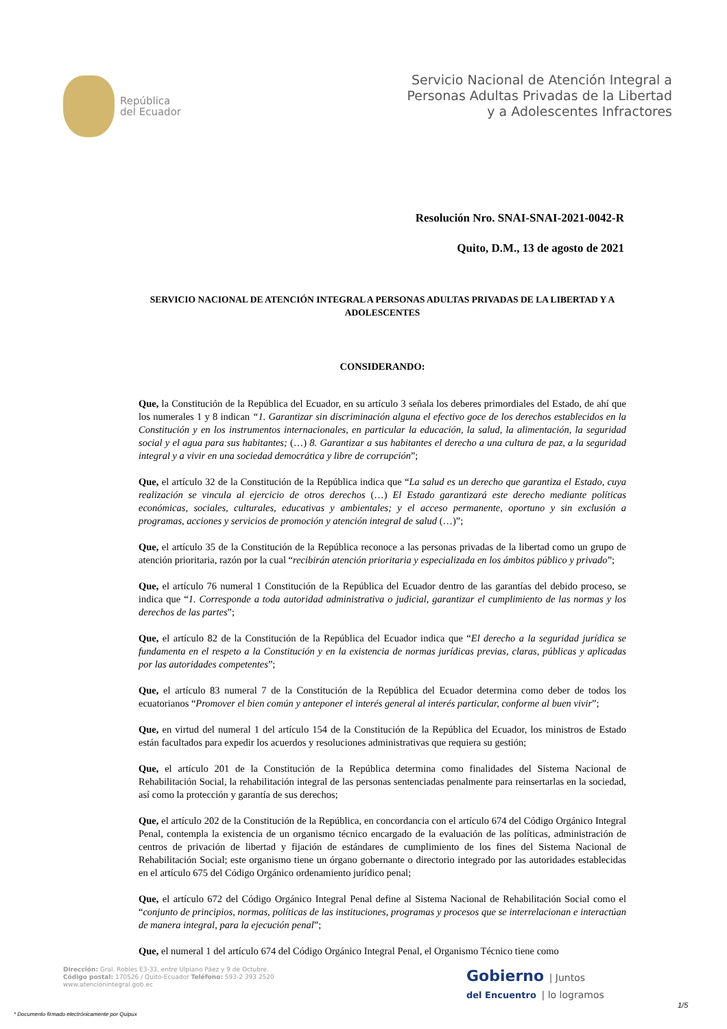República
del Ecuador
Servicio Nacional de Atención Integral a
Personas Adultas Privadas de la Libertad
y a Adolescentes Infractores
Resolución Nro. SNAI-SNAI-2021-0042-R
Quito, D.M., 13 de agosto de 2021
SERVICIO NACIONAL DE ATENCIÓN INTEGRAL A PERSONAS ADULTAS PRIVADAS DE LA LIBERTAD Y A ADOLESCENTES
CONSIDERANDO:
Que, la Constitución de la República del Ecuador, en su artículo 3 señala los deberes primordiales del Estado, de ahí que los numerales 1 y 8 indican “1. Garantizar sin discriminación alguna el efectivo goce de los derechos establecidos en la Constitución y en los instrumentos internacionales, en particular la educación, la salud, la alimentación, la seguridad social y el agua para sus habitantes; (…) 8. Garantizar a sus habitantes el derecho a una cultura de paz, a la seguridad integral y a vivir en una sociedad democrática y libre de corrupción”;
Que, el artículo 32 de la Constitución de la República indica que “La salud es un derecho que garantiza el Estado, cuya realización se vincula al ejercicio de otros derechos (…) El Estado garantizará este derecho mediante políticas económicas, sociales, culturales, educativas y ambientales; y el acceso permanente, oportuno y sin exclusión a programas, acciones y servicios de promoción y atención integral de salud (…)”;
Que, el artículo 35 de la Constitución de la República reconoce a las personas privadas de la libertad como un grupo de atención prioritaria, razón por la cual “recibirán atención prioritaria y especializada en los ámbitos público y privado”;
Que, el artículo 76 numeral 1 Constitución de la República del Ecuador dentro de las garantías del debido proceso, se indica que “1. Corresponde a toda autoridad administrativa o judicial, garantizar el cumplimiento de las normas y los derechos de las partes”;
Que, el artículo 82 de la Constitución de la República del Ecuador indica que “El derecho a la seguridad jurídica se fundamenta en el respeto a la Constitución y en la existencia de normas jurídicas previas, claras, públicas y aplicadas por las autoridades competentes”;
Que, el artículo 83 numeral 7 de la Constitución de la República del Ecuador determina como deber de todos los ecuatorianos “Promover el bien común y anteponer el interés general al interés particular, conforme al buen vivir”;
Que, en virtud del numeral 1 del artículo 154 de la Constitución de la República del Ecuador, los ministros de Estado están facultados para expedir los acuerdos y resoluciones administrativas que requiera su gestión;
Que, el artículo 201 de la Constitución de la República determina como finalidades del Sistema Nacional de Rehabilitación Social, la rehabilitación integral de las personas sentenciadas penalmente para reinsertarlas en la sociedad, así como la protección y garantía de sus derechos;
Que, el artículo 202 de la Constitución de la República, en concordancia con el artículo 674 del Código Orgánico Integral Penal, contempla la existencia de un organismo técnico encargado de la evaluación de las políticas, administración de centros de privación de libertad y fijación de estándares de cumplimiento de los fines del Sistema Nacional de Rehabilitación Social; este organismo tiene un órgano gobernante o directorio integrado por las autoridades establecidas en el artículo 675 del Código Orgánico ordenamiento jurídico penal;
Que, el artículo 672 del Código Orgánico Integral Penal define al Sistema Nacional de Rehabilitación Social como el “conjunto de principios, normas, políticas de las instituciones, programas y procesos que se interrelacionan e interactúan de manera integral, para la ejecución penal”;
Que, el numeral 1 del artículo 674 del Código Orgánico Integral Penal, el Organismo Técnico tiene como
Dirección: Gral. Robles E3-33, entre Ulpiano Páez y 9 de Octubre.
Código postal: 170526 / Quito-Ecuador Teléfono: 593-2 393 2520
www.atencionintegral.gob.ec
Gobierno | Juntos
del Encuentro | lo logramos
* Documento firmado electrónicamente por Quipux
1/5